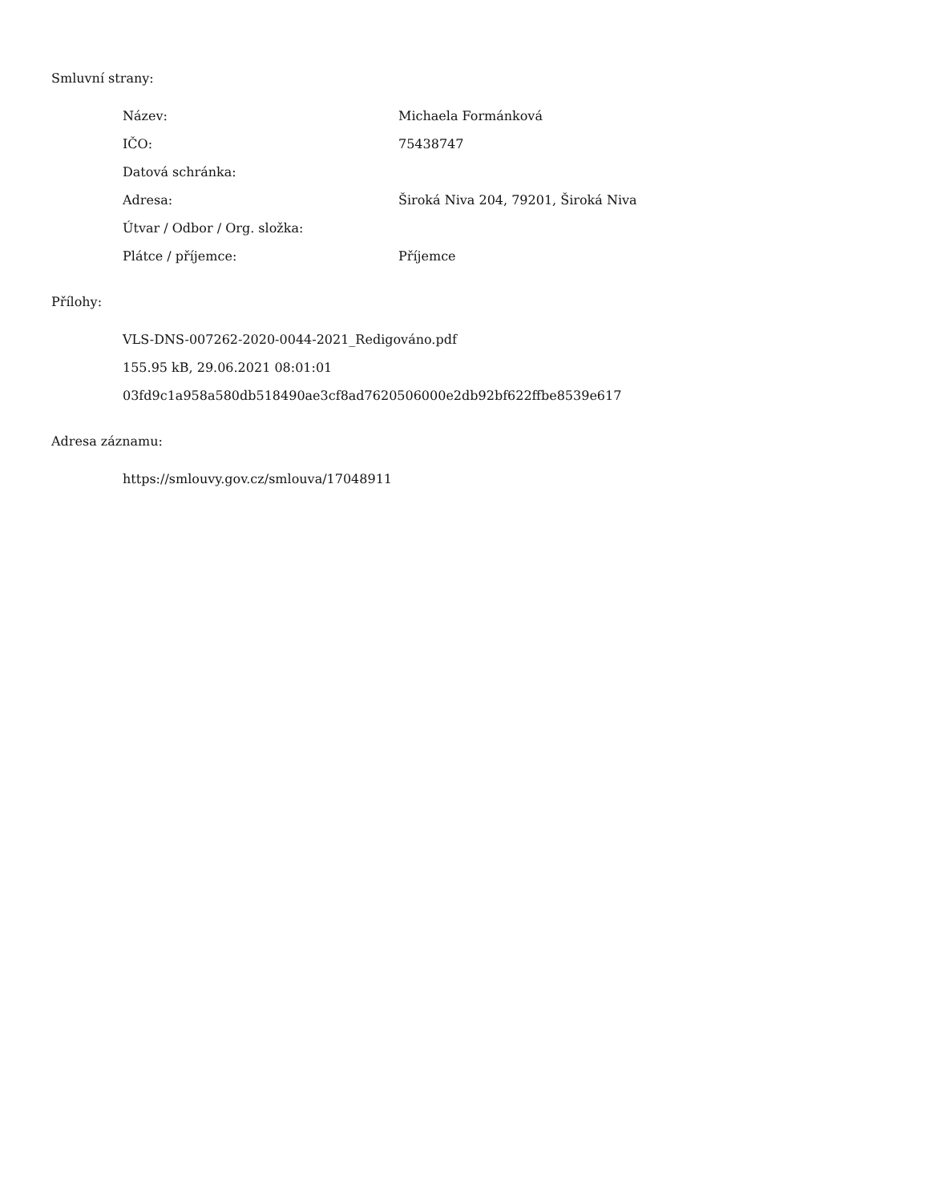Smluvní strany:
| Název: | Michaela Formánková |
| IČO: | 75438747 |
| Datová schránka: | |
| Adresa: | Široká Niva 204, 79201, Široká Niva |
| Útvar / Odbor / Org. složka: | |
| Plátce / příjemce: | Příjemce |
Přílohy:
VLS-DNS-007262-2020-0044-2021_Redigováno.pdf
155.95 kB, 29.06.2021 08:01:01
03fd9c1a958a580db518490ae3cf8ad7620506000e2db92bf622ffbe8539e617
Adresa záznamu:
https://smlouvy.gov.cz/smlouva/17048911